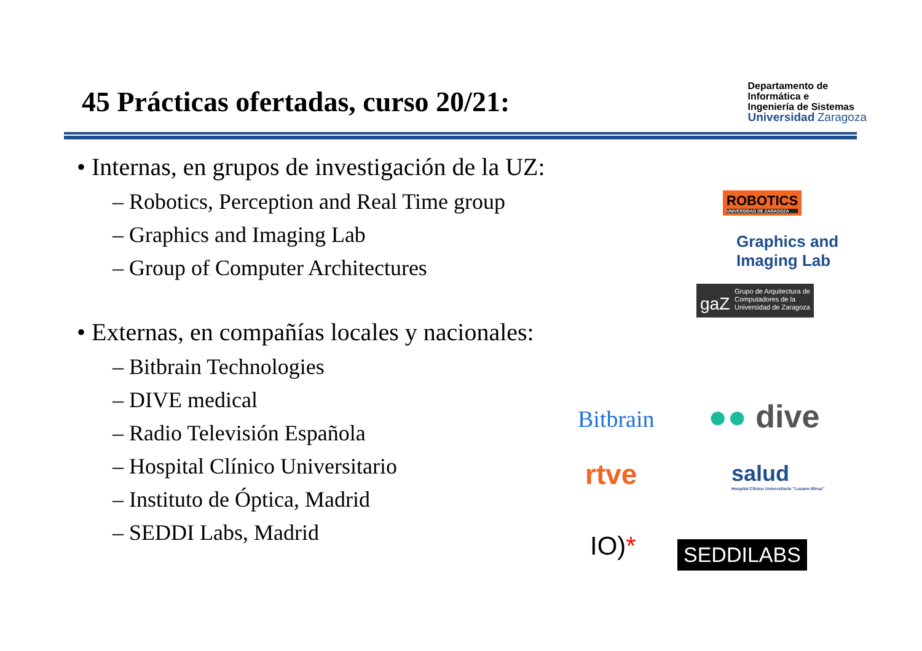45 Prácticas ofertadas, curso 20/21:
Departamento de
Informática e
Ingeniería de Sistemas
Universidad Zaragoza
• Internas, en grupos de investigación de la UZ:
– Robotics, Perception and Real Time group
– Graphics and Imaging Lab
– Group of Computer Architectures
• Externas, en compañías locales y nacionales:
– Bitbrain Technologies
– DIVE medical
– Radio Televisión Española
– Hospital Clínico Universitario
– Instituto de Óptica, Madrid
– SEDDI Labs, Madrid
ROBOTICS
UNIVERSIDAD DE ZARAGOZA
Graphics and
Imaging Lab
gaZ Grupo de Arquitectura de
Computadores de la
Universidad de Zaragoza
Bitbrain ●● dive
rtve
salud
Hospital Clínico Universitario "Lozano Blesa"
IO)* SEDDILABS